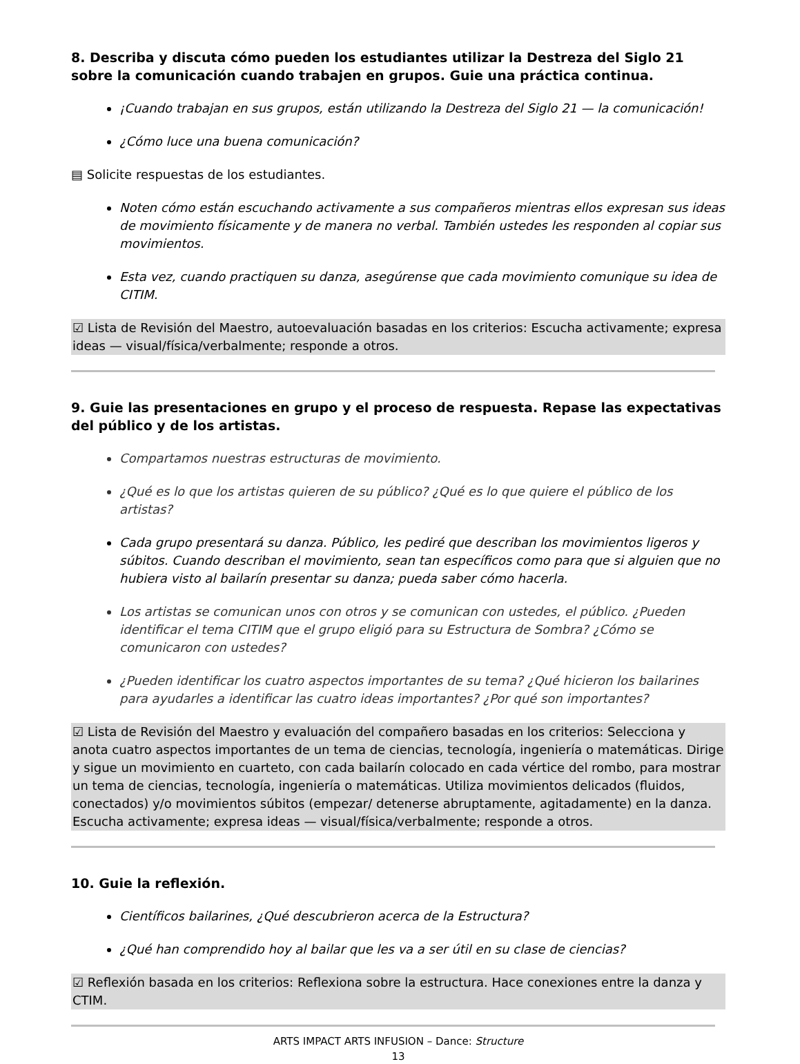8. Describa y discuta cómo pueden los estudiantes utilizar la Destreza del Siglo 21 sobre la comunicación cuando trabajen en grupos. Guie una práctica continua.
¡Cuando trabajan en sus grupos, están utilizando la Destreza del Siglo 21 — la comunicación!
¿Cómo luce una buena comunicación?
▤ Solicite respuestas de los estudiantes.
Noten cómo están escuchando activamente a sus compañeros mientras ellos expresan sus ideas de movimiento físicamente y de manera no verbal. También ustedes les responden al copiar sus movimientos.
Esta vez, cuando practiquen su danza, asegúrense que cada movimiento comunique su idea de CITIM.
☑ Lista de Revisión del Maestro, autoevaluación basadas en los criterios: Escucha activamente; expresa ideas — visual/física/verbalmente; responde a otros.
9. Guie las presentaciones en grupo y el proceso de respuesta. Repase las expectativas del público y de los artistas.
Compartamos nuestras estructuras de movimiento.
¿Qué es lo que los artistas quieren de su público? ¿Qué es lo que quiere el público de los artistas?
Cada grupo presentará su danza. Público, les pediré que describan los movimientos ligeros y súbitos. Cuando describan el movimiento, sean tan específicos como para que si alguien que no hubiera visto al bailarín presentar su danza; pueda saber cómo hacerla.
Los artistas se comunican unos con otros y se comunican con ustedes, el público. ¿Pueden identificar el tema CITIM que el grupo eligió para su Estructura de Sombra? ¿Cómo se comunicaron con ustedes?
¿Pueden identificar los cuatro aspectos importantes de su tema? ¿Qué hicieron los bailarines para ayudarles a identificar las cuatro ideas importantes? ¿Por qué son importantes?
☑ Lista de Revisión del Maestro y evaluación del compañero basadas en los criterios: Selecciona y anota cuatro aspectos importantes de un tema de ciencias, tecnología, ingeniería o matemáticas. Dirige y sigue un movimiento en cuarteto, con cada bailarín colocado en cada vértice del rombo, para mostrar un tema de ciencias, tecnología, ingeniería o matemáticas. Utiliza movimientos delicados (fluidos, conectados) y/o movimientos súbitos (empezar/ detenerse abruptamente, agitadamente) en la danza. Escucha activamente; expresa ideas — visual/física/verbalmente; responde a otros.
10. Guie la reflexión.
Científicos bailarines, ¿Qué descubrieron acerca de la Estructura?
¿Qué han comprendido hoy al bailar que les va a ser útil en su clase de ciencias?
☑ Reflexión basada en los criterios: Reflexiona sobre la estructura. Hace conexiones entre la danza y CTIM.
ARTS IMPACT ARTS INFUSION – Dance: Structure
13